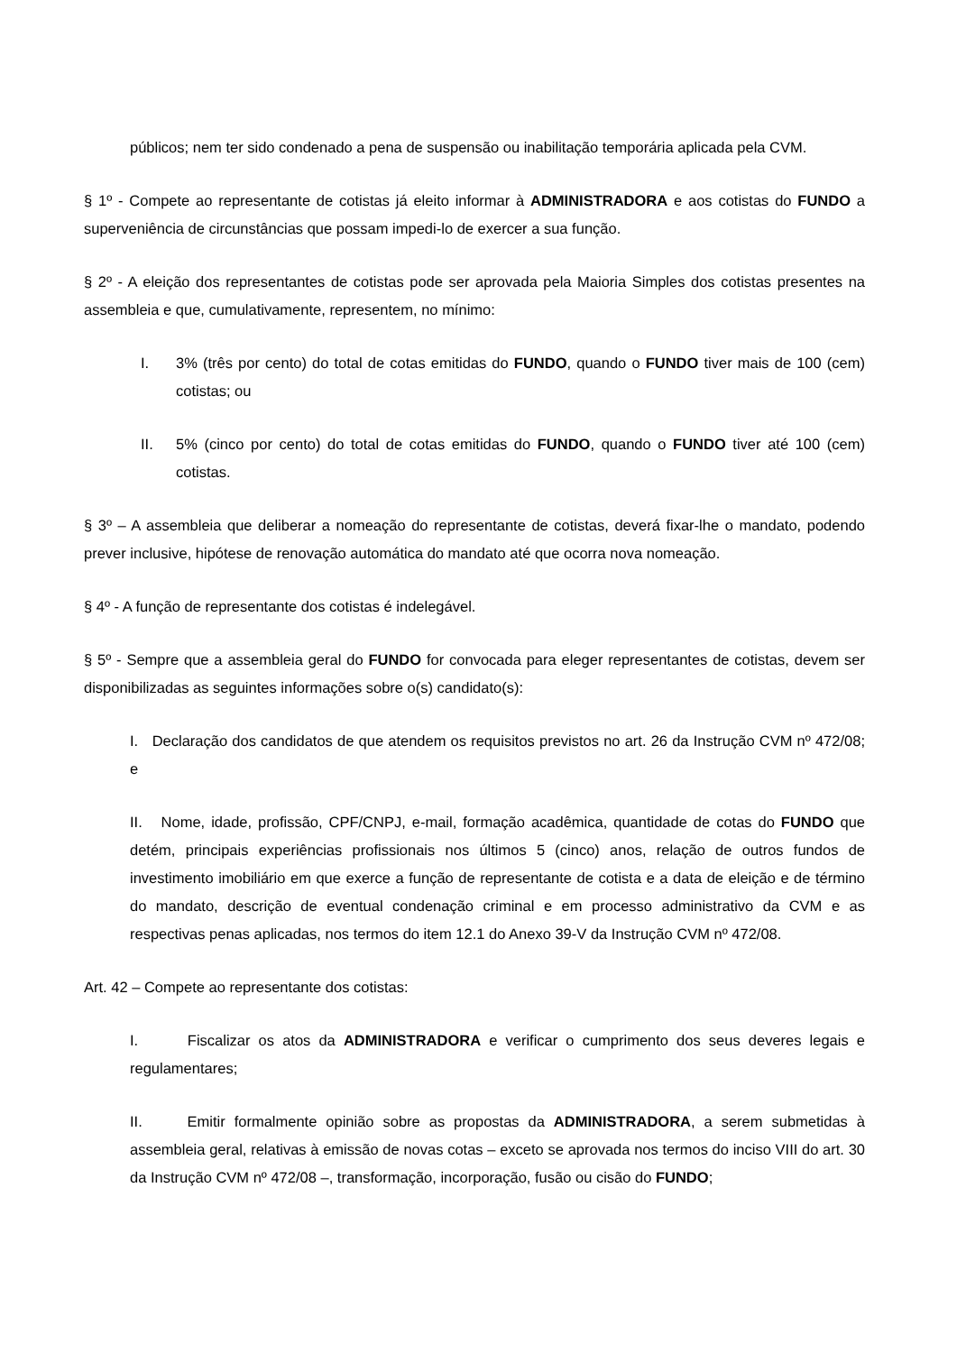públicos; nem ter sido condenado a pena de suspensão ou inabilitação temporária aplicada pela CVM.
§ 1º - Compete ao representante de cotistas já eleito informar à ADMINISTRADORA e aos cotistas do FUNDO a superveniência de circunstâncias que possam impedi-lo de exercer a sua função.
§ 2º - A eleição dos representantes de cotistas pode ser aprovada pela Maioria Simples dos cotistas presentes na assembleia e que, cumulativamente, representem, no mínimo:
I. 3% (três por cento) do total de cotas emitidas do FUNDO, quando o FUNDO tiver mais de 100 (cem) cotistas; ou
II. 5% (cinco por cento) do total de cotas emitidas do FUNDO, quando o FUNDO tiver até 100 (cem) cotistas.
§ 3º – A assembleia que deliberar a nomeação do representante de cotistas, deverá fixar-lhe o mandato, podendo prever inclusive, hipótese de renovação automática do mandato até que ocorra nova nomeação.
§ 4º - A função de representante dos cotistas é indelegável.
§ 5º - Sempre que a assembleia geral do FUNDO for convocada para eleger representantes de cotistas, devem ser disponibilizadas as seguintes informações sobre o(s) candidato(s):
I. Declaração dos candidatos de que atendem os requisitos previstos no art. 26 da Instrução CVM nº 472/08; e
II. Nome, idade, profissão, CPF/CNPJ, e-mail, formação acadêmica, quantidade de cotas do FUNDO que detém, principais experiências profissionais nos últimos 5 (cinco) anos, relação de outros fundos de investimento imobiliário em que exerce a função de representante de cotista e a data de eleição e de término do mandato, descrição de eventual condenação criminal e em processo administrativo da CVM e as respectivas penas aplicadas, nos termos do item 12.1 do Anexo 39-V da Instrução CVM nº 472/08.
Art. 42 – Compete ao representante dos cotistas:
I. Fiscalizar os atos da ADMINISTRADORA e verificar o cumprimento dos seus deveres legais e regulamentares;
II. Emitir formalmente opinião sobre as propostas da ADMINISTRADORA, a serem submetidas à assembleia geral, relativas à emissão de novas cotas – exceto se aprovada nos termos do inciso VIII do art. 30 da Instrução CVM nº 472/08 –, transformação, incorporação, fusão ou cisão do FUNDO;